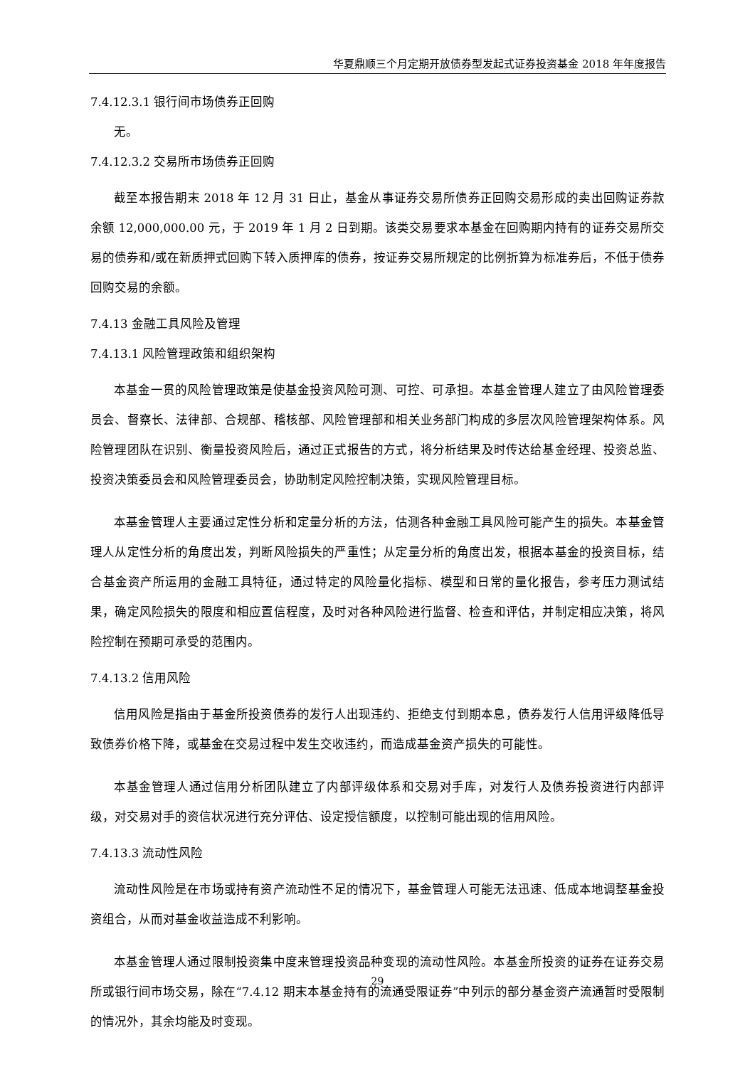华夏鼎顺三个月定期开放债券型发起式证券投资基金 2018 年年度报告
7.4.12.3.1 银行间市场债券正回购
无。
7.4.12.3.2 交易所市场债券正回购
截至本报告期末 2018 年 12 月 31 日止，基金从事证券交易所债券正回购交易形成的卖出回购证券款余额 12,000,000.00 元，于 2019 年 1 月 2 日到期。该类交易要求本基金在回购期内持有的证券交易所交易的债券和/或在新质押式回购下转入质押库的债券，按证券交易所规定的比例折算为标准券后，不低于债券回购交易的余额。
7.4.13 金融工具风险及管理
7.4.13.1 风险管理政策和组织架构
本基金一贯的风险管理政策是使基金投资风险可测、可控、可承担。本基金管理人建立了由风险管理委员会、督察长、法律部、合规部、稽核部、风险管理部和相关业务部门构成的多层次风险管理架构体系。风险管理团队在识别、衡量投资风险后，通过正式报告的方式，将分析结果及时传达给基金经理、投资总监、投资决策委员会和风险管理委员会，协助制定风险控制决策，实现风险管理目标。
本基金管理人主要通过定性分析和定量分析的方法，估测各种金融工具风险可能产生的损失。本基金管理人从定性分析的角度出发，判断风险损失的严重性；从定量分析的角度出发，根据本基金的投资目标，结合基金资产所运用的金融工具特征，通过特定的风险量化指标、模型和日常的量化报告，参考压力测试结果，确定风险损失的限度和相应置信程度，及时对各种风险进行监督、检查和评估，并制定相应决策，将风险控制在预期可承受的范围内。
7.4.13.2 信用风险
信用风险是指由于基金所投资债券的发行人出现违约、拒绝支付到期本息，债券发行人信用评级降低导致债券价格下降，或基金在交易过程中发生交收违约，而造成基金资产损失的可能性。
本基金管理人通过信用分析团队建立了内部评级体系和交易对手库，对发行人及债券投资进行内部评级，对交易对手的资信状况进行充分评估、设定授信额度，以控制可能出现的信用风险。
7.4.13.3 流动性风险
流动性风险是在市场或持有资产流动性不足的情况下，基金管理人可能无法迅速、低成本地调整基金投资组合，从而对基金收益造成不利影响。
本基金管理人通过限制投资集中度来管理投资品种变现的流动性风险。本基金所投资的证券在证券交易所或银行间市场交易，除在“7.4.12 期末本基金持有的流通受限证券”中列示的部分基金资产流通暂时受限制的情况外，其余均能及时变现。
29